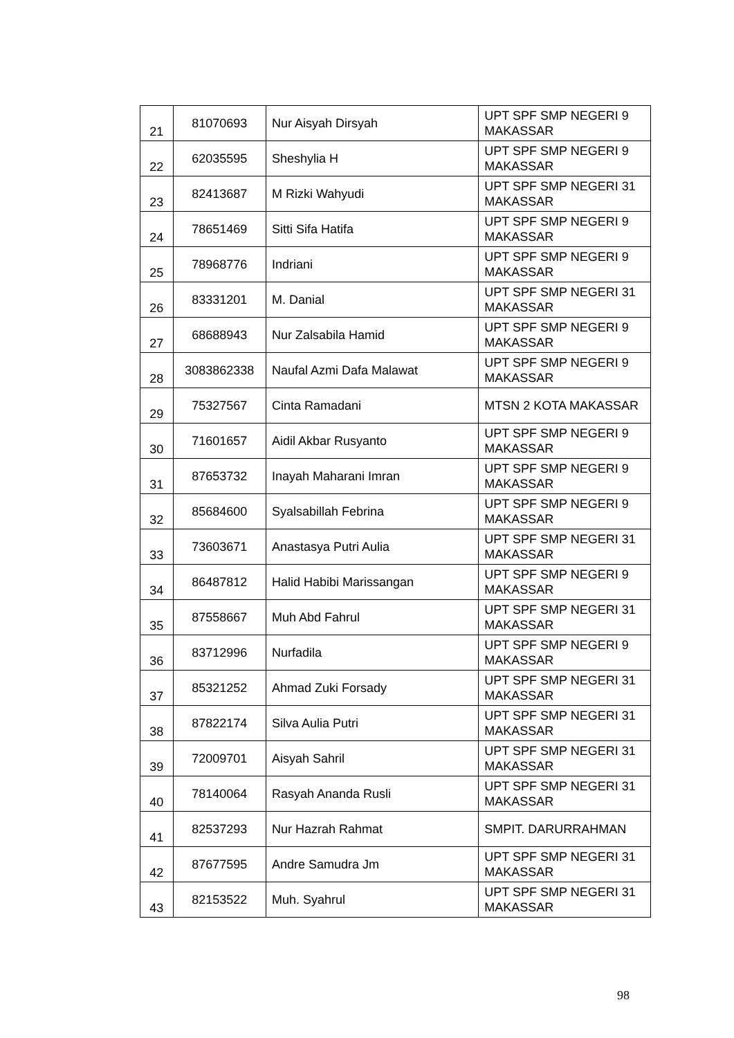| 21 | 81070693 | Nur Aisyah Dirsyah | UPT SPF SMP NEGERI 9 MAKASSAR |
| 22 | 62035595 | Sheshylia H | UPT SPF SMP NEGERI 9 MAKASSAR |
| 23 | 82413687 | M Rizki Wahyudi | UPT SPF SMP NEGERI 31 MAKASSAR |
| 24 | 78651469 | Sitti Sifa Hatifa | UPT SPF SMP NEGERI 9 MAKASSAR |
| 25 | 78968776 | Indriani | UPT SPF SMP NEGERI 9 MAKASSAR |
| 26 | 83331201 | M. Danial | UPT SPF SMP NEGERI 31 MAKASSAR |
| 27 | 68688943 | Nur Zalsabila Hamid | UPT SPF SMP NEGERI 9 MAKASSAR |
| 28 | 3083862338 | Naufal Azmi Dafa Malawat | UPT SPF SMP NEGERI 9 MAKASSAR |
| 29 | 75327567 | Cinta Ramadani | MTSN 2 KOTA MAKASSAR |
| 30 | 71601657 | Aidil Akbar Rusyanto | UPT SPF SMP NEGERI 9 MAKASSAR |
| 31 | 87653732 | Inayah Maharani Imran | UPT SPF SMP NEGERI 9 MAKASSAR |
| 32 | 85684600 | Syalsabillah Febrina | UPT SPF SMP NEGERI 9 MAKASSAR |
| 33 | 73603671 | Anastasya Putri Aulia | UPT SPF SMP NEGERI 31 MAKASSAR |
| 34 | 86487812 | Halid Habibi Marissangan | UPT SPF SMP NEGERI 9 MAKASSAR |
| 35 | 87558667 | Muh Abd Fahrul | UPT SPF SMP NEGERI 31 MAKASSAR |
| 36 | 83712996 | Nurfadila | UPT SPF SMP NEGERI 9 MAKASSAR |
| 37 | 85321252 | Ahmad Zuki Forsady | UPT SPF SMP NEGERI 31 MAKASSAR |
| 38 | 87822174 | Silva Aulia Putri | UPT SPF SMP NEGERI 31 MAKASSAR |
| 39 | 72009701 | Aisyah Sahril | UPT SPF SMP NEGERI 31 MAKASSAR |
| 40 | 78140064 | Rasyah Ananda Rusli | UPT SPF SMP NEGERI 31 MAKASSAR |
| 41 | 82537293 | Nur Hazrah Rahmat | SMPIT. DARURRAHMAN |
| 42 | 87677595 | Andre Samudra Jm | UPT SPF SMP NEGERI 31 MAKASSAR |
| 43 | 82153522 | Muh. Syahrul | UPT SPF SMP NEGERI 31 MAKASSAR |
98